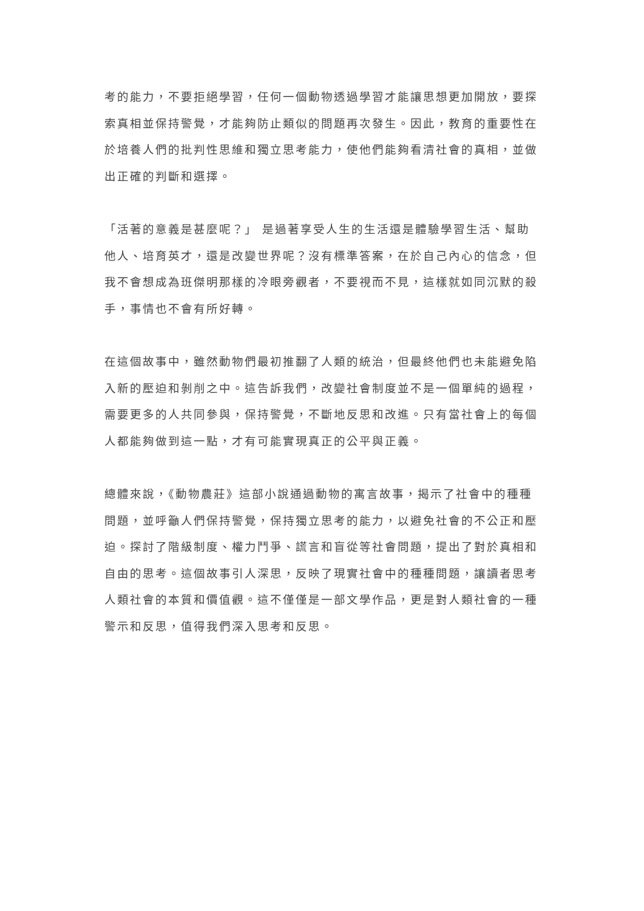考的能力，不要拒絕學習，任何一個動物透過學習才能讓思想更加開放，要探索真相並保持警覺，才能夠防止類似的問題再次發生。因此，教育的重要性在於培養人們的批判性思維和獨立思考能力，使他們能夠看清社會的真相，並做出正確的判斷和選擇。
「活著的意義是甚麼呢？」 是過著享受人生的生活還是體驗學習生活、幫助他人、培育英才，還是改變世界呢？沒有標準答案，在於自己內心的信念，但我不會想成為班傑明那樣的冷眼旁觀者，不要視而不見，這樣就如同沉默的殺手，事情也不會有所好轉。
在這個故事中，雖然動物們最初推翻了人類的統治，但最終他們也未能避免陷入新的壓迫和剝削之中。這告訴我們，改變社會制度並不是一個單純的過程，需要更多的人共同參與，保持警覺，不斷地反思和改進。只有當社會上的每個人都能夠做到這一點，才有可能實現真正的公平與正義。
總體來說，《動物農莊》這部小說通過動物的寓言故事，揭示了社會中的種種問題，並呼籲人們保持警覺，保持獨立思考的能力，以避免社會的不公正和壓迫。探討了階級制度、權力鬥爭、謊言和盲從等社會問題，提出了對於真相和自由的思考。這個故事引人深思，反映了現實社會中的種種問題，讓讀者思考人類社會的本質和價值觀。這不僅僅是一部文學作品，更是對人類社會的一種警示和反思，值得我們深入思考和反思。